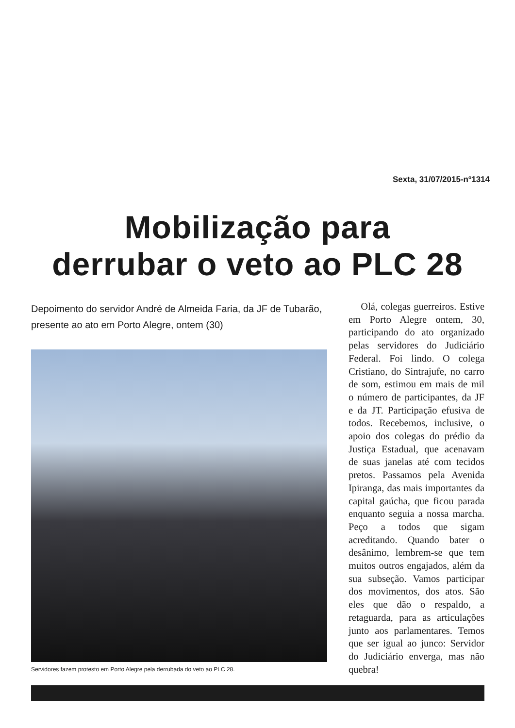Sexta, 31/07/2015-nº1314
Mobilização para
derrubar o veto ao PLC 28
Depoimento do servidor André de Almeida Faria, da JF de Tubarão, presente ao ato em Porto Alegre, ontem (30)
Servidores fazem protesto em Porto Alegre pela derrubada do veto ao PLC 28.
Olá, colegas guerreiros. Estive em Porto Alegre ontem, 30, participando do ato organizado pelas servidores do Judiciário Federal. Foi lindo. O colega Cristiano, do Sintrajufe, no carro de som, estimou em mais de mil o número de participantes, da JF e da JT. Participação efusiva de todos. Recebemos, inclusive, o apoio dos colegas do prédio da Justiça Estadual, que acenavam de suas janelas até com tecidos pretos. Passamos pela Avenida Ipiranga, das mais importantes da capital gaúcha, que ficou parada enquanto seguia a nossa marcha. Peço a todos que sigam acreditando. Quando bater o desânimo, lembrem-se que tem muitos outros engajados, além da sua subseção. Vamos participar dos movimentos, dos atos. São eles que dão o respaldo, a retaguarda, para as articulações junto aos parlamentares. Temos que ser igual ao junco: Servidor do Judiciário enverga, mas não quebra!